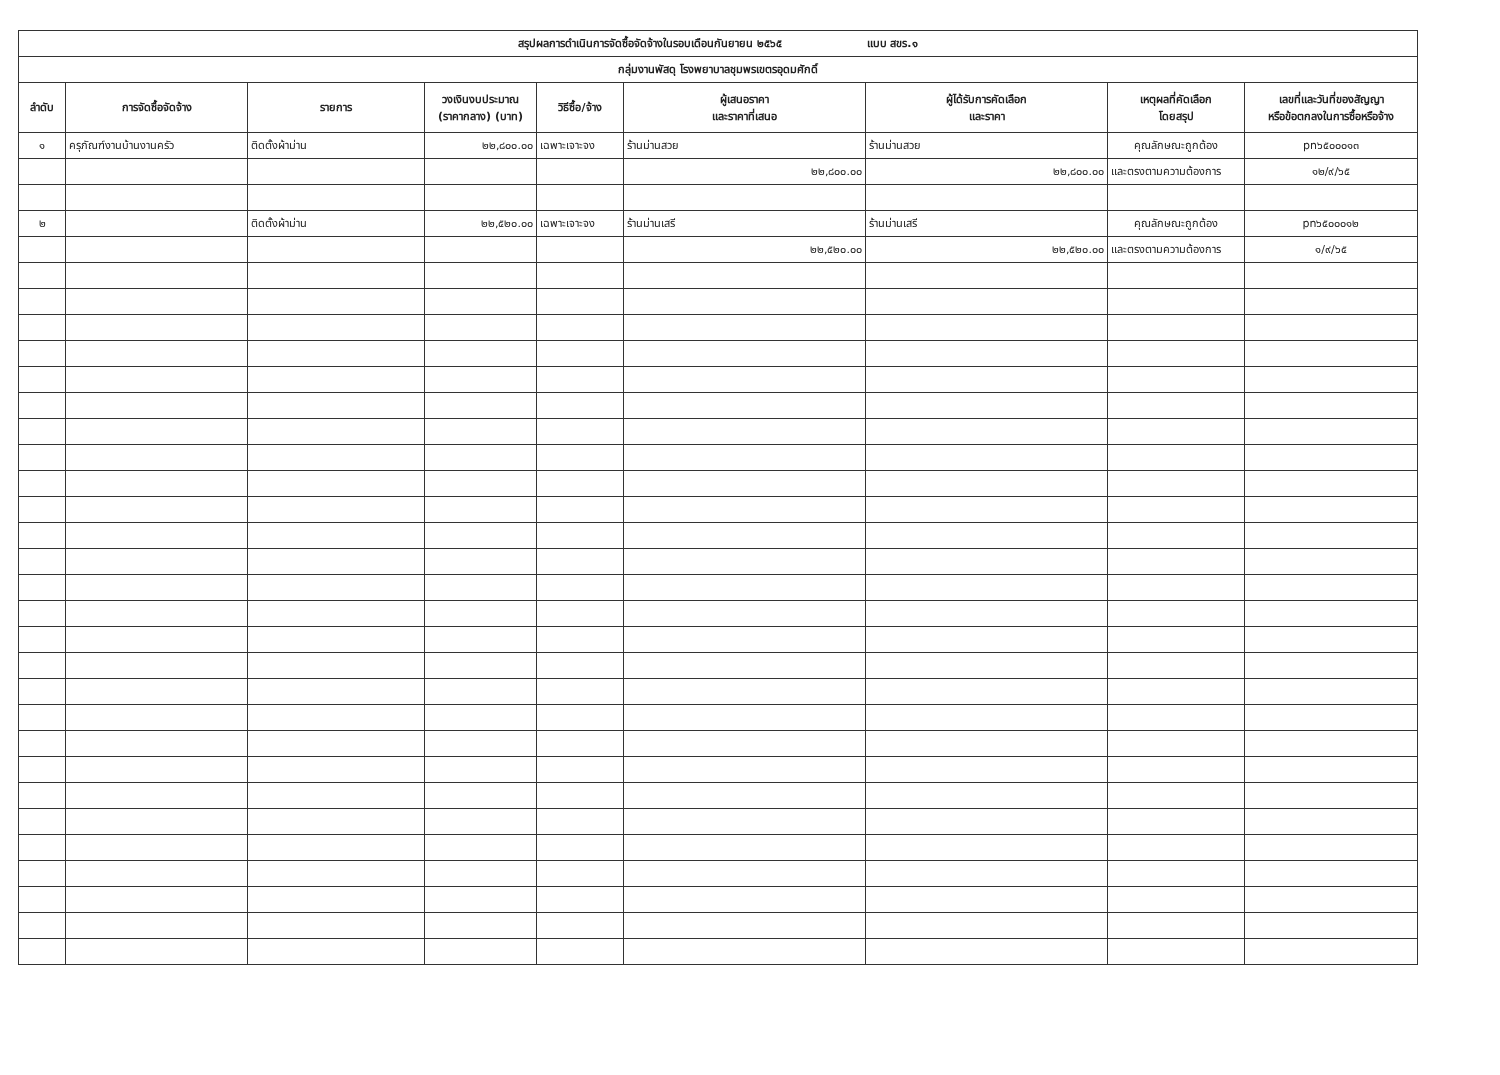| สรุปผลการดำเนินการจัดซื้อจัดจ้างในรอบเดือนกันยายน ๒๕๖๕ แบบ สขร.๑ | | | | | | | | |
| กลุ่มงานพัสดุ โรงพยาบาลชุมพรเขตรอุดมศักดิ์ | | | | | | | | |
| ลำดับ | การจัดซื้อจัดจ้าง | รายการ | วงเงินงบประมาณ (ราคากลาง) (บาท) | วิธีซื้อ/จ้าง | ผู้เสนอราคา และราคาที่เสนอ | ผู้ได้รับการคัดเลือก และราคา | เหตุผลที่คัดเลือก โดยสรุป | เลขที่และวันที่ของสัญญา หรือข้อตกลงในการซื้อหรือจ้าง |
| ๑ | ครุภัณฑ์งานบ้านงานครัว | ติดตั้งผ้าม่าน | ๒๒,๘๐๐.๐๐ | เฉพาะเจาะจง | ร้านม่านสวย | ร้านม่านสวย | คุณลักษณะถูกต้อง | pn๖๕๐๐๐๑๓ |
| | | | | | ๒๒,๘๐๐.๐๐ | ๒๒,๘๐๐.๐๐ | และตรงตามความต้องการ | ๑๒/๙/๖๕ |
| ๒ | | ติดตั้งผ้าม่าน | ๒๒,๕๒๐.๐๐ | เฉพาะเจาะจง | ร้านม่านเสรี | ร้านม่านเสรี | คุณลักษณะถูกต้อง | pn๖๕๐๐๐๑๒ |
| | | | | | ๒๒,๕๒๐.๐๐ | ๒๒,๕๒๐.๐๐ | และตรงตามความต้องการ | ๑/๙/๖๕ |